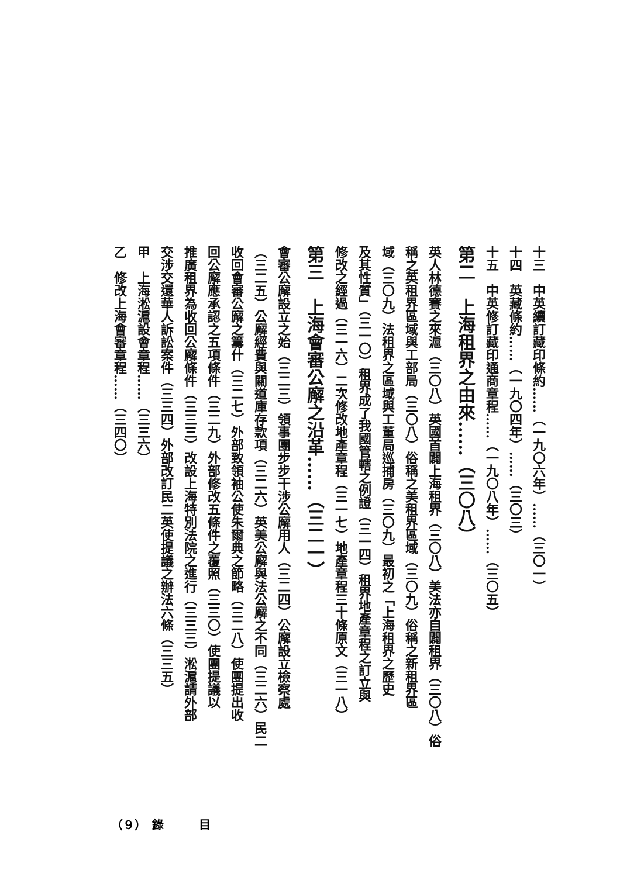十三　中英續訂藏印條約……（一九〇六年）……（三〇一）
十四　英藏條約……（一九〇四年）……（三〇三）
十五　中英修訂藏印通商章程……（一九〇八年）……（三〇五）
第二　上海租界之由來……（三〇八）
英人林德賽之來滬（三〇八）英國首闢上海租界（三〇八）美法亦自闢租界（三〇八）俗
稱之英租界區域與工部局（三〇八）俗稱之美租界區域（三〇九）俗稱之新租界區
域（三〇九）法租界之區域與工董局巡捕房（三〇九）最初之「上海租界之歷史
及其性質」（三一〇）租界成了我國管轄之例證（三一四）租界地產章程之訂立與
修改之經過（三一六）二次修改地產章程（三一七）地產章程三十條原文（三一八）
第三　上海會審公廨之沿革……（三二一）
會審公廨設立之始（三二三）領事團步步干涉公廨用人（三二四）公廨設立檢察處
（三二五）公廨經費與關道庫存款項（三二六）英美公廨與法公廨之不同（三二六）民二
收回會審公廨之籌什（三二七）外部致領袖公使朱爾典之節略（三二八）使團提出收
回公廨應承認之五項條件（三二九）外部修改五條件之覆照（三三〇）使團提議以
推廣租界為收回公廨條件（三三三）改設上海特別法院之進行（三三三）淞滬請外部
交涉交還華人訴訟案件（三三四）外部改訂民二英使提議之辦法六條（三三五）
甲　上海淞滬設會章程……（三三六）
乙　修改上海會審章程……（三四〇）
（９）　錄　　　目